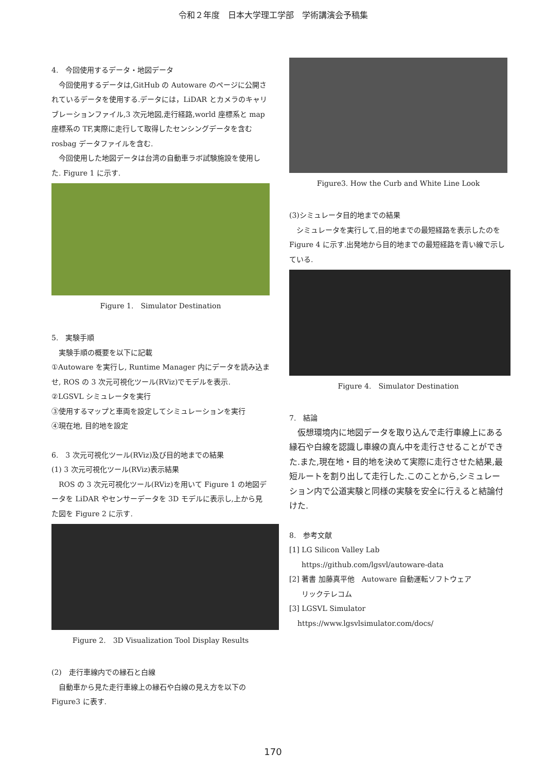令和２年度　日本大学理工学部　学術講演会予稿集
4.　今回使用するデータ・地図データ
今回使用するデータは,GitHub の Autoware のページに公開されているデータを使用する.データには，LiDAR とカメラのキャリブレーションファイル,3 次元地図,走行経路,world 座標系と map 座標系の TF,実際に走行して取得したセンシングデータを含む rosbag データファイルを含む.
今回使用した地図データは台湾の自動車ラボ試験施設を使用した. Figure 1 に示す.
Figure 1.　Simulator Destination
5.　実験手順
実験手順の概要を以下に記載
①Autoware を実行し, Runtime Manager 内にデータを読み込ませ, ROS の 3 次元可視化ツール(RViz)でモデルを表示.
②LGSVL シミュレータを実行
③使用するマップと車両を設定してシミュレーションを実行
④現在地, 目的地を設定
6.　3 次元可視化ツール(RViz)及び目的地までの結果
(1) 3 次元可視化ツール(RViz)表示結果
ROS の 3 次元可視化ツール(RViz)を用いて Figure 1 の地図データを LiDAR やセンサーデータを 3D モデルに表示し,上から見た図を Figure 2 に示す.
Figure 2.　3D Visualization Tool Display Results
(2)　走行車線内での縁石と白線
自動車から見た走行車線上の縁石や白線の見え方を以下の Figure3 に表す.
Figure3. How the Curb and White Line Look
(3)シミュレータ目的地までの結果
シミュレータを実行して,目的地までの最短経路を表示したのを Figure 4 に示す.出発地から目的地までの最短経路を青い線で示している.
Figure 4.　Simulator Destination
7.　結論
仮想環境内に地図データを取り込んで走行車線上にある縁石や白線を認識し車線の真ん中を走行させることができた.また,現在地・目的地を決めて実際に走行させた結果,最短ルートを割り出して走行した.このことから,シミュレーション内で公道実験と同様の実験を安全に行えると結論付けた.
8.　参考文献
[1] LG Silicon Valley Lab
https://github.com/lgsvl/autoware-data
[2] 著書 加藤真平他　Autoware 自動運転ソフトウェア
リックテレコム
[3] LGSVL Simulator
https://www.lgsvlsimulator.com/docs/
170